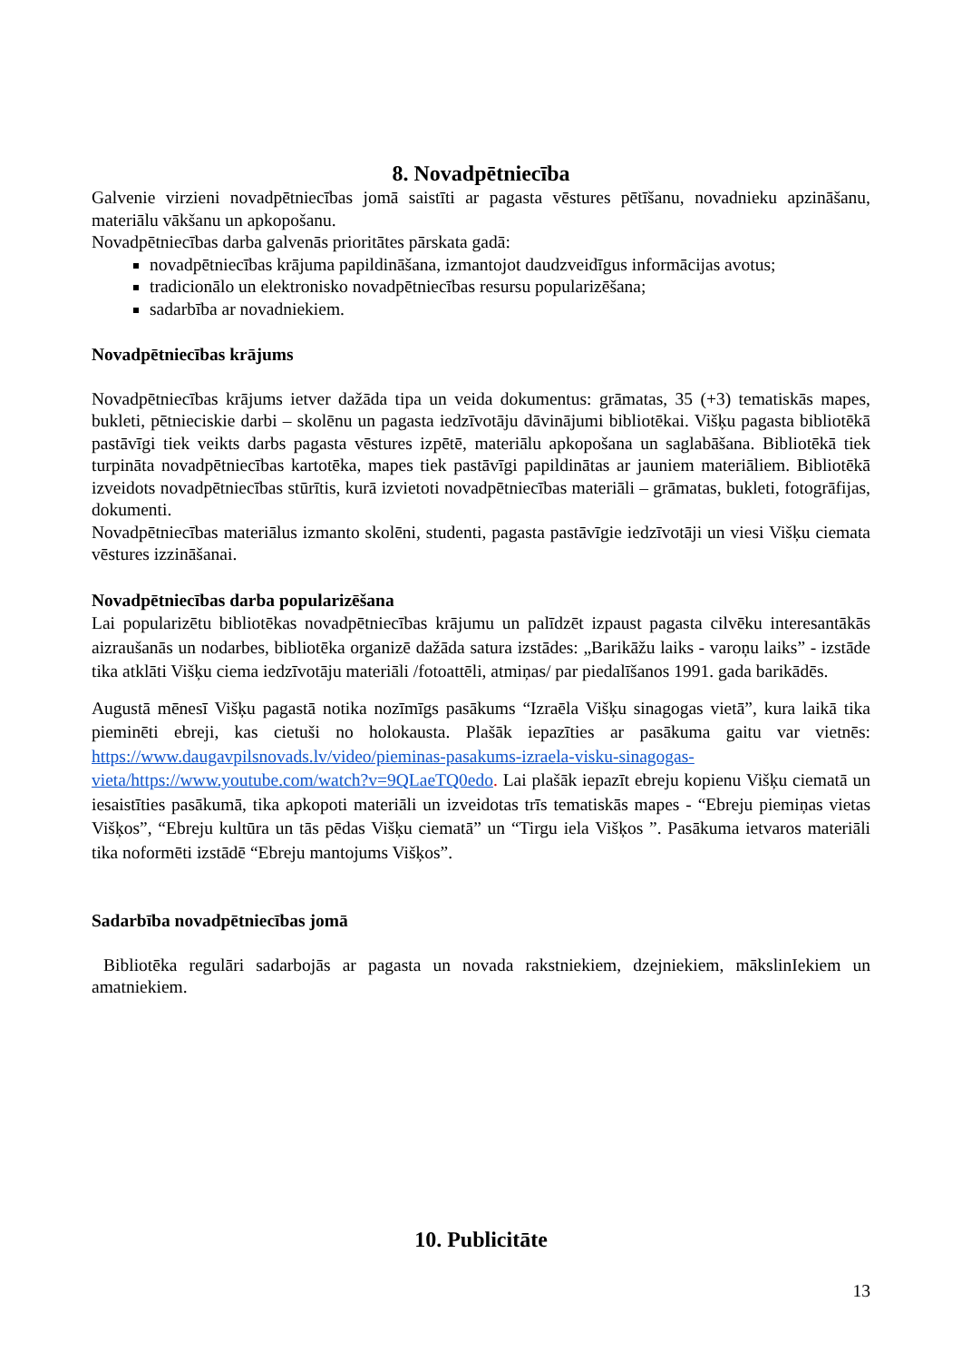8. Novadpētniecība
Galvenie virzieni novadpētniecības jomā saistīti ar pagasta vēstures pētīšanu, novadnieku apzināšanu, materiālu vākšanu un apkopošanu.
Novadpētniecības darba galvenās prioritātes pārskata gadā:
novadpētniecības krājuma papildināšana, izmantojot daudzveidīgus informācijas avotus;
tradicionālo un elektronisko novadpētniecības resursu popularizēšana;
sadarbība ar novadniekiem.
Novadpētniecības krājums
Novadpētniecības krājums ietver dažāda tipa un veida dokumentus: grāmatas, 35 (+3) tematiskās mapes, bukleti, pētnieciskie darbi – skolēnu un pagasta iedzīvotāju dāvinājumi bibliotēkai. Višķu pagasta bibliotēkā pastāvīgi tiek veikts darbs pagasta vēstures izpētē, materiālu apkopošana un saglabāšana. Bibliotēkā tiek turpināta novadpētniecības kartotēka, mapes tiek pastāvīgi papildinātas ar jauniem materiāliem. Bibliotēkā izveidots novadpētniecības stūrītis, kurā izvietoti novadpētniecības materiāli – grāmatas, bukleti, fotogrāfijas, dokumenti.
Novadpētniecības materiālus izmanto skolēni, studenti, pagasta pastāvīgie iedzīvotāji un viesi Višķu ciemata vēstures izzināšanai.
Novadpētniecības darba popularizēšana
Lai popularizētu bibliotēkas novadpētniecības krājumu un palīdzēt izpaust pagasta cilvēku interesantākās aizraušanās un nodarbes, bibliotēka organizē dažāda satura izstādes: „Barikāžu laiks - varoņu laiks” - izstāde tika atklāti Višķu ciema iedzīvotāju materiāli /fotoattēli, atmiņas/ par piedalīšanos 1991. gada barikādēs.
Augustā mēnesī Višķu pagastā notika nozīmīgs pasākums “Izraēla Višķu sinagogas vietā”, kura laikā tika pieminēti ebreji, kas cietuši no holokausta. Plašāk iepazīties ar pasākuma gaitu var vietnēs: https://www.daugavpilsnovads.lv/video/pieminas-pasakums-izraela-visku-sinagogas-vieta/https://www.youtube.com/watch?v=9QLaeTQ0edo. Lai plašāk iepazīt ebreju kopienu Višķu ciematā un iesaistīties pasākumā, tika apkopoti materiāli un izveidotas trīs tematiskās mapes - “Ebreju piemiņas vietas Višķos”, “Ebreju kultūra un tās pēdas Višķu ciematā” un “Tirgu iela Višķos ”. Pasākuma ietvaros materiāli tika noformēti izstādē “Ebreju mantojums Višķos”.
Sadarbība novadpētniecības jomā
Bibliotēka regulāri sadarbojās ar pagasta un novada rakstniekiem, dzejniekiem, mākslinIekiem un amatniekiem.
10. Publicitāte
13